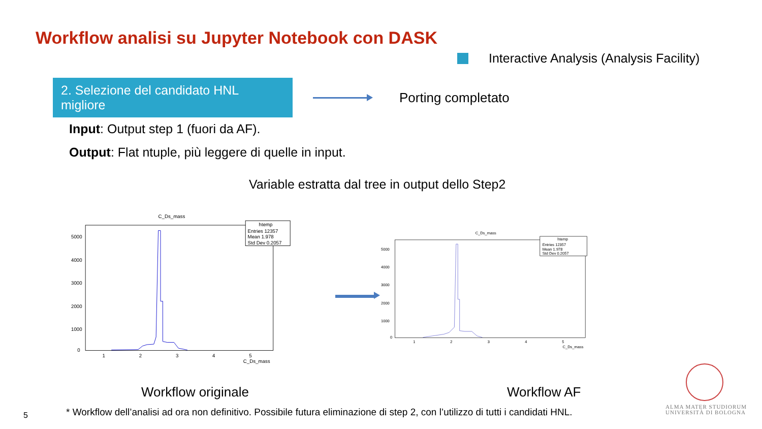Workflow analisi su Jupyter Notebook con DASK
Interactive Analysis (Analysis Facility)
2. Selezione del candidato HNL migliore
Porting completato
Input: Output step 1 (fuori da AF).
Output: Flat ntuple, più leggere di quelle in input.
Variable estratta dal tree in output dello Step2
C_Ds_mass
htemp
Entries 12357
Mean 1.978
Std Dev 0.2057
5000
4000
3000
2000
1000
0
1
2
3
4
5
C_Ds_mass
C_Ds_mass
htemp
Entries 12357
Mean 1.978
Std Dev 0.2057
5000
4000
3000
2000
1000
0
1
2
3
4
5
C_Ds_mass
Workflow originale Workflow AF
5
* Workflow dell’analisi ad ora non definitivo. Possibile futura eliminazione di step 2, con l’utilizzo di tutti i candidati HNL.
ALMA MATER STUDIORUM
UNIVERSITÀ DI BOLOGNA